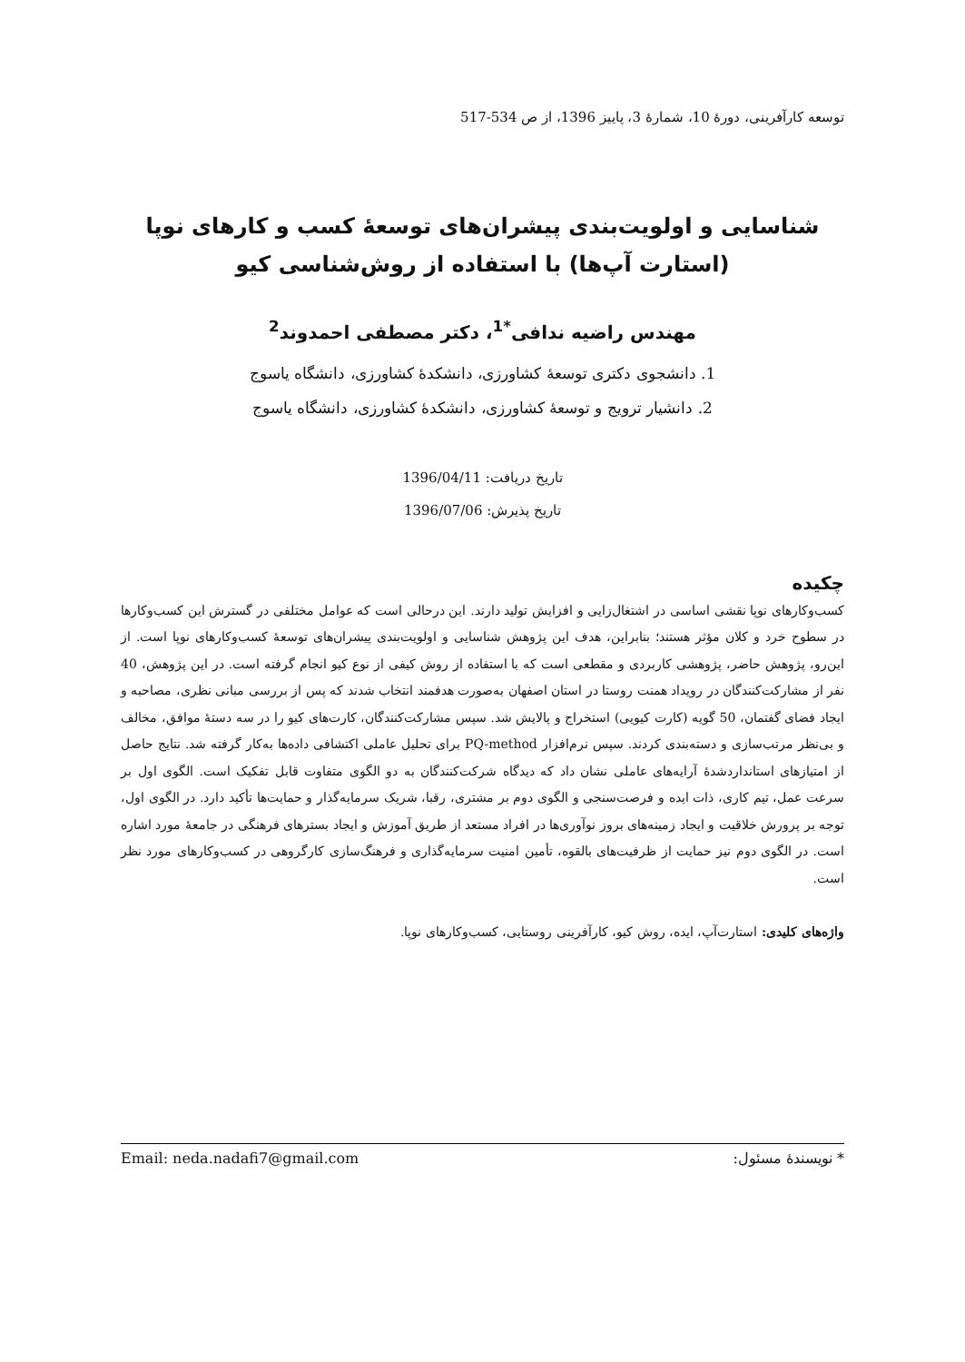توسعه کارآفرینی، دورهٔ 10، شمارهٔ 3، پاییز 1396، از ص 534-517
شناسایی و اولویت‌بندی پیشران‌های توسعهٔ کسب و کارهای نوپا
(استارت آپ‌ها) با استفاده از روش‌شناسی کیو
مهندس راضیه ندافی<sup>*1</sup>، دکتر مصطفی احمدوند<sup>2</sup>
1. دانشجوی دکتری توسعهٔ کشاورزی، دانشکدهٔ کشاورزی، دانشگاه یاسوج
2. دانشیار ترویج و توسعهٔ کشاورزی، دانشکدهٔ کشاورزی، دانشگاه یاسوج
تاریخ دریافت: 1396/04/11
تاریخ پذیرش: 1396/07/06
چکیده
کسب‌و‌کارهای نوپا نقشی اساسی در اشتغال‌زایی و افزایش تولید دارند. این درحالی است که عوامل مختلفی در گسترش این کسب‌و‌کارها در سطوح خرد و کلان مؤثر هستند؛ بنابراین، هدف این پژوهش شناسایی و اولویت‌بندی پیشران‌های توسعهٔ کسب‌و‌کارهای نوپا است. از این‌رو، پژوهش حاضر، پژوهشی کاربردی و مقطعی است که با استفاده از روش کیفی از نوع کیو انجام گرفته است. در این پژوهش، 40 نفر از مشارکت‌کنندگان در رویداد همنت روستا در استان اصفهان به‌صورت هدفمند انتخاب شدند که پس از بررسی مبانی نظری، مصاحبه و ایجاد فضای گفتمان، 50 گویه (کارت کیویی) استخراج و پالایش شد. سپس مشارکت‌کنندگان، کارت‌های کیو را در سه دستهٔ موافق، مخالف و بی‌نظر مرتب‌سازی و دسته‌بندی کردند. سپس نرم‌افزار PQ-method برای تحلیل عاملی اکتشافی داده‌ها به‌کار گرفته شد. نتایج حاصل از امتیازهای استانداردشدهٔ آرایه‌های عاملی نشان داد که دیدگاه شرکت‌کنندگان به دو الگوی متفاوت قابل تفکیک است. الگوی اول بر سرعت عمل، تیم کاری، ذات ایده و فرصت‌سنجی و الگوی دوم بر مشتری، رقبا، شریک سرمایه‌گذار و حمایت‌ها تأکید دارد. در الگوی اول، توجه بر پرورش خلاقیت و ایجاد زمینه‌های بروز نوآوری‌ها در افراد مستعد از طریق آموزش و ایجاد بسترهای فرهنگی در جامعهٔ مورد اشاره است. در الگوی دوم نیز حمایت از ظرفیت‌های بالقوه، تأمین امنیت سرمایه‌گذاری و فرهنگ‌سازی کارگروهی در کسب‌و‌کارهای مورد نظر است.
واژه‌های کلیدی: استارت‌آپ، ایده، روش کیو، کارآفرینی روستایی، کسب‌و‌کارهای نوپا.
* نویسندهٔ مسئول: Email: neda.nadafi7@gmail.com